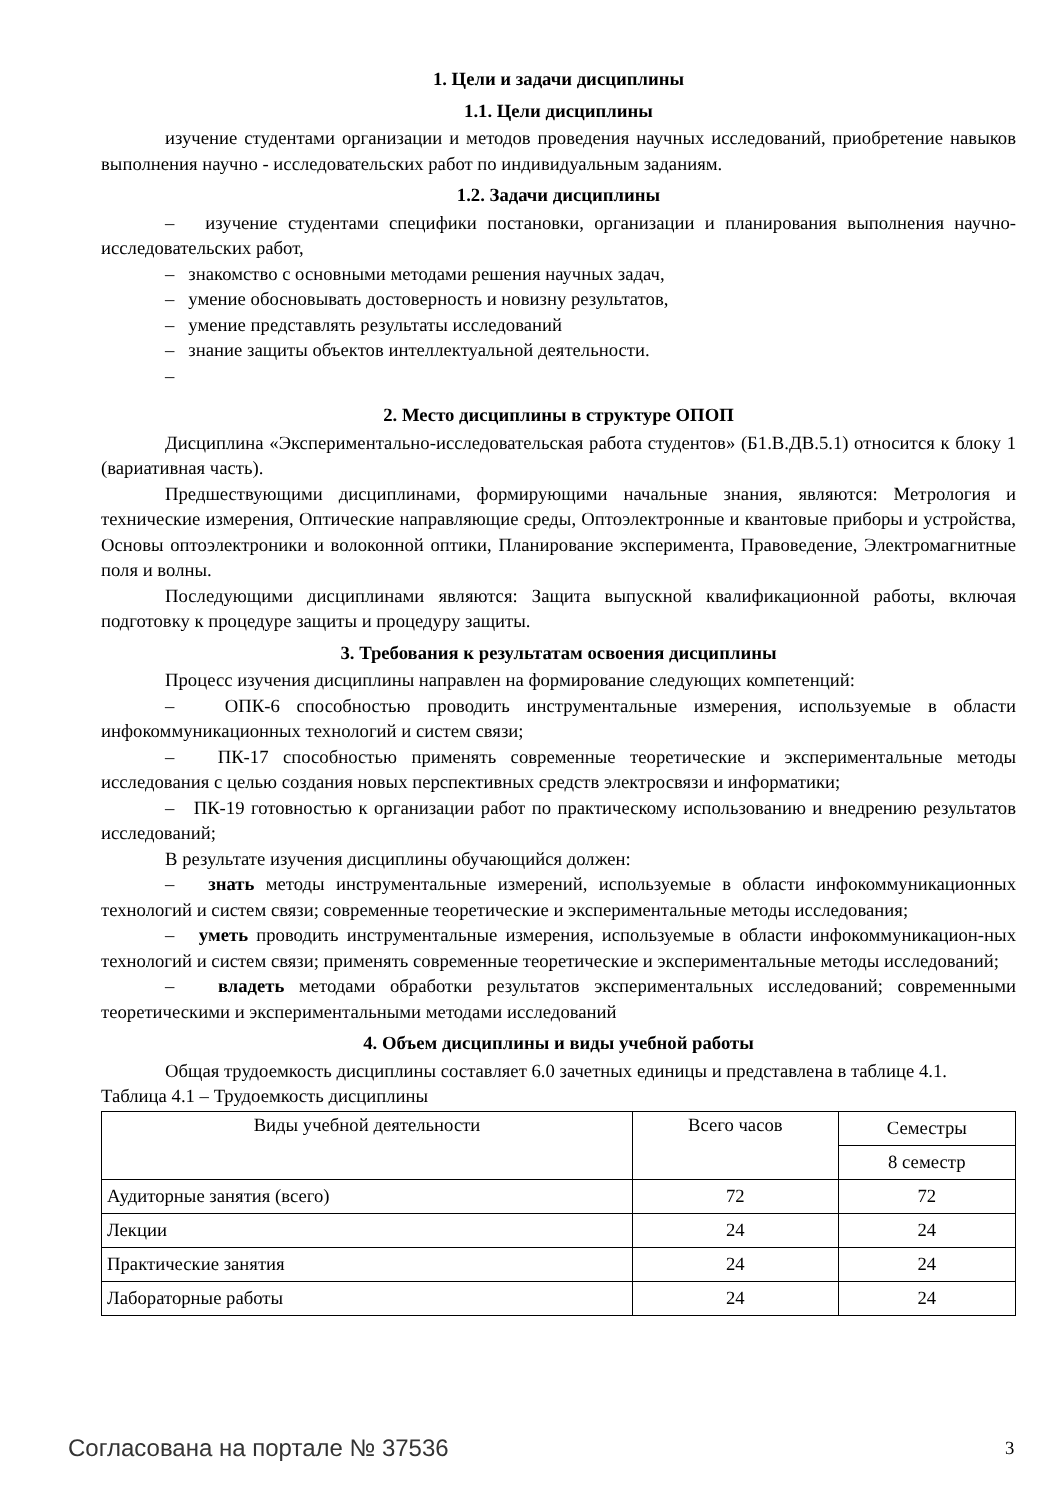1. Цели и задачи дисциплины
1.1. Цели дисциплины
изучение студентами организации и методов проведения научных исследований, приобретение навыков выполнения научно - исследовательских работ по индивидуальным заданиям.
1.2. Задачи дисциплины
– изучение студентами специфики постановки, организации и планирования выполнения научно-исследовательских работ,
– знакомство с основными методами решения научных задач,
– умение обосновывать достоверность и новизну результатов,
– умение представлять результаты исследований
– знание защиты объектов интеллектуальной деятельности.
–
2. Место дисциплины в структуре ОПОП
Дисциплина «Экспериментально-исследовательская работа студентов» (Б1.В.ДВ.5.1) относится к блоку 1 (вариативная часть).
Предшествующими дисциплинами, формирующими начальные знания, являются: Метрология и технические измерения, Оптические направляющие среды, Оптоэлектронные и квантовые приборы и устройства, Основы оптоэлектроники и волоконной оптики, Планирование эксперимента, Правоведение, Электромагнитные поля и волны.
Последующими дисциплинами являются: Защита выпускной квалификационной работы, включая подготовку к процедуре защиты и процедуру защиты.
3. Требования к результатам освоения дисциплины
Процесс изучения дисциплины направлен на формирование следующих компетенций:
– ОПК-6 способностью проводить инструментальные измерения, используемые в области инфокоммуникационных технологий и систем связи;
– ПК-17 способностью применять современные теоретические и экспериментальные методы исследования с целью создания новых перспективных средств электросвязи и информатики;
– ПК-19 готовностью к организации работ по практическому использованию и внедрению результатов исследований;
В результате изучения дисциплины обучающийся должен:
– знать методы инструментальные измерений, используемые в области инфокоммуникационных технологий и систем связи; современные теоретические и экспериментальные методы исследования;
– уметь проводить инструментальные измерения, используемые в области инфокоммуникацион-ных технологий и систем связи; применять современные теоретические и экспериментальные методы исследований;
– владеть методами обработки результатов экспериментальных исследований; современными теоретическими и экспериментальными методами исследований
4. Объем дисциплины и виды учебной работы
Общая трудоемкость дисциплины составляет 6.0 зачетных единицы и представлена в таблице 4.1.
Таблица 4.1 – Трудоемкость дисциплины
| Виды учебной деятельности | Всего часов | Семестры |
| --- | --- | --- |
| | | 8 семестр |
| Аудиторные занятия (всего) | 72 | 72 |
| Лекции | 24 | 24 |
| Практические занятия | 24 | 24 |
| Лабораторные работы | 24 | 24 |
Согласована на портале № 37536 3